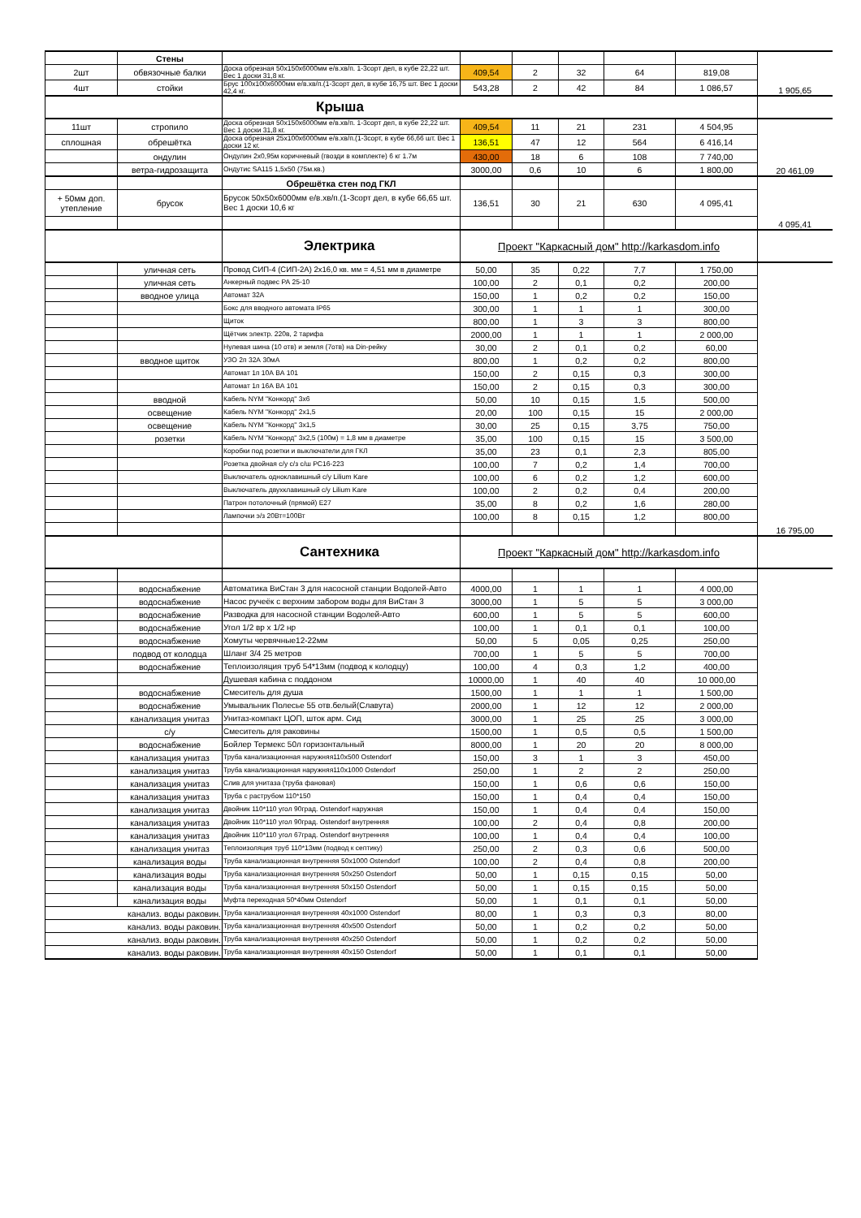| | Стены | | | | | | | |
| 2шт | обвязочные балки | Доска обрезная 50х150х6000мм е/в.хв/п. 1-3сорт дел, в кубе 22,22 шт. Вес 1 доски 31,8 кг. | 409,54 | 2 | 32 | 64 | 819,08 | |
| 4шт | стойки | Брус 100х100х6000мм е/в.хв/п.(1-3сорт дел, в кубе 16,75 шт. Вес 1 доски 42,4 кг. | 543,28 | 2 | 42 | 84 | 1 086,57 | 1 905,65 |
| | | Крыша | | | | | | |
| 11шт | стропило | Доска обрезная 50х150х6000мм е/в.хв/п. 1-3сорт дел, в кубе 22,22 шт. Вес 1 доски 31,8 кг. | 409,54 | 11 | 21 | 231 | 4 504,95 | |
| сплошная | обрешётка | Доска обрезная 25х100х6000мм е/в.хв/п.(1-3сорт, в кубе 66,66 шт. Вес 1 доски 12 кг. | 136,51 | 47 | 12 | 564 | 6 416,14 | |
| | ондулин | Ондулин 2х0,95м коричневый (гвозди в комплекте) 6 кг 1.7м | 430,00 | 18 | 6 | 108 | 7 740,00 | |
| | ветра-гидрозащита | Ондутис SA115 1,5х50 (75м.кв.) | 3000,00 | 0,6 | 10 | 6 | 1 800,00 | 20 461,09 |
| | | Обрешётка стен под ГКЛ | | | | | | |
| + 50мм доп. утепление | брусок | Брусок 50х50х6000мм е/в.хв/п.(1-3сорт дел, в кубе 66,65 шт. Вес 1 доски 10,6 кг | 136,51 | 30 | 21 | 630 | 4 095,41 | |
| | | | | | | | | 4 095,41 |
| | | Электрика | Проект "Каркасный дом" http://karkasdom.info | | | | | |
| | уличная сеть | Провод СИП-4 (СИП-2А) 2х16,0 кв. мм = 4,51 мм в диаметре | 50,00 | 35 | 0,22 | 7,7 | 1 750,00 | |
| | уличная сеть | Анкерный подвес РА 25-10 | 100,00 | 2 | 0,1 | 0,2 | 200,00 | |
| | вводное улица | Автомат 32А | 150,00 | 1 | 0,2 | 0,2 | 150,00 | |
| | | Бокс для вводного автомата IP65 | 300,00 | 1 | 1 | 1 | 300,00 | |
| | | Щиток | 800,00 | 1 | 3 | 3 | 800,00 | |
| | | Щётчик электр. 220в, 2 тарифа | 2000,00 | 1 | 1 | 1 | 2 000,00 | |
| | | Нулевая шина (10 отв) и земля (7отв) на Din-рейку | 30,00 | 2 | 0,1 | 0,2 | 60,00 | |
| | вводное щиток | УЗО 2п 32А 30мА | 800,00 | 1 | 0,2 | 0,2 | 800,00 | |
| | | Автомат 1п 10А ВА 101 | 150,00 | 2 | 0,15 | 0,3 | 300,00 | |
| | | Автомат 1п 16А ВА 101 | 150,00 | 2 | 0,15 | 0,3 | 300,00 | |
| | вводной | Кабель NYM "Конкорд" 3х6 | 50,00 | 10 | 0,15 | 1,5 | 500,00 | |
| | освещение | Кабель NYM "Конкорд" 2х1,5 | 20,00 | 100 | 0,15 | 15 | 2 000,00 | |
| | освещение | Кабель NYM "Конкорд" 3х1,5 | 30,00 | 25 | 0,15 | 3,75 | 750,00 | |
| | розетки | Кабель NYM "Конкорд" 3х2,5 (100м) = 1,8 мм в диаметре | 35,00 | 100 | 0,15 | 15 | 3 500,00 | |
| | | Коробки под розетки и выключатели для ГКЛ | 35,00 | 23 | 0,1 | 2,3 | 805,00 | |
| | | Розетка двойная с/у с/з с/ш РС16-223 | 100,00 | 7 | 0,2 | 1,4 | 700,00 | |
| | | Выключатель одноклавишный с/у Lilium Kare | 100,00 | 6 | 0,2 | 1,2 | 600,00 | |
| | | Выключатель двухклавишный с/у Lilium Kare | 100,00 | 2 | 0,2 | 0,4 | 200,00 | |
| | | Патрон потолочный (прямой) Е27 | 35,00 | 8 | 0,2 | 1,6 | 280,00 | |
| | | Лампочки э/з 20Вт=100Вт | 100,00 | 8 | 0,15 | 1,2 | 800,00 | |
| | | | | | | | | 16 795,00 |
| | | Сантехника | Проект "Каркасный дом" http://karkasdom.info | | | | | |
| | водоснабжение | Автоматика ВиСтан 3 для насосной станции Водолей-Авто | 4000,00 | 1 | 1 | 1 | 4 000,00 | |
| | водоснабжение | Насос ручеёк с верхним забором воды для ВиСтан 3 | 3000,00 | 1 | 5 | 5 | 3 000,00 | |
| | водоснабжение | Разводка для насосной станции Водолей-Авто | 600,00 | 1 | 5 | 5 | 600,00 | |
| | водоснабжение | Угол 1/2 вр х 1/2 нр | 100,00 | 1 | 0,1 | 0,1 | 100,00 | |
| | водоснабжение | Хомуты червячные12-22мм | 50,00 | 5 | 0,05 | 0,25 | 250,00 | |
| | подвод от колодца | Шланг 3/4 25 метров | 700,00 | 1 | 5 | 5 | 700,00 | |
| | водоснабжение | Теплоизоляция труб 54*13мм (подвод к колодцу) | 100,00 | 4 | 0,3 | 1,2 | 400,00 | |
| | | Душевая кабина с поддоном | 10000,00 | 1 | 40 | 40 | 10 000,00 | |
| | водоснабжение | Смеситель для душа | 1500,00 | 1 | 1 | 1 | 1 500,00 | |
| | водоснабжение | Умывальник Полесье 55 отв.белый(Славута) | 2000,00 | 1 | 12 | 12 | 2 000,00 | |
| | канализация унитаз | Унитаз-компакт ЦОП, шток арм. Сид | 3000,00 | 1 | 25 | 25 | 3 000,00 | |
| | с/у | Смеситель для раковины | 1500,00 | 1 | 0,5 | 0,5 | 1 500,00 | |
| | водоснабжение | Бойлер Термекс 50л горизонтальный | 8000,00 | 1 | 20 | 20 | 8 000,00 | |
| | канализация унитаз | Труба канализационная наружняя110х500 Ostendorf | 150,00 | 3 | 1 | 3 | 450,00 | |
| | канализация унитаз | Труба канализационная наружняя110х1000 Ostendorf | 250,00 | 1 | 2 | 2 | 250,00 | |
| | канализация унитаз | Слив для унитаза (труба фановая) | 150,00 | 1 | 0,6 | 0,6 | 150,00 | |
| | канализация унитаз | Труба с раструбом 110*150 | 150,00 | 1 | 0,4 | 0,4 | 150,00 | |
| | канализация унитаз | Двойник 110*110 угол 90град. Ostendorf наружная | 150,00 | 1 | 0,4 | 0,4 | 150,00 | |
| | канализация унитаз | Двойник 110*110 угол 90град. Ostendorf внутренняя | 100,00 | 2 | 0,4 | 0,8 | 200,00 | |
| | канализация унитаз | Двойник 110*110 угол 67град. Ostendorf внутренняя | 100,00 | 1 | 0,4 | 0,4 | 100,00 | |
| | канализация унитаз | Теплоизоляция труб 110*13мм (подвод к септику) | 250,00 | 2 | 0,3 | 0,6 | 500,00 | |
| | канализация воды | Труба канализационная внутренняя 50х1000 Ostendorf | 100,00 | 2 | 0,4 | 0,8 | 200,00 | |
| | канализация воды | Труба канализационная внутренняя 50х250 Ostendorf | 50,00 | 1 | 0,15 | 0,15 | 50,00 | |
| | канализация воды | Труба канализационная внутренняя 50х150 Ostendorf | 50,00 | 1 | 0,15 | 0,15 | 50,00 | |
| | канализация воды | Муфта переходная 50*40мм Ostendorf | 50,00 | 1 | 0,1 | 0,1 | 50,00 | |
| канализ. воды раковин. | | Труба канализационная внутренняя 40х1000 Ostendorf | 80,00 | 1 | 0,3 | 0,3 | 80,00 | |
| канализ. воды раковин. | | Труба канализационная внутренняя 40х500 Ostendorf | 50,00 | 1 | 0,2 | 0,2 | 50,00 | |
| канализ. воды раковин. | | Труба канализационная внутренняя 40х250 Ostendorf | 50,00 | 1 | 0,2 | 0,2 | 50,00 | |
| канализ. воды раковин. | | Труба канализационная внутренняя 40х150 Ostendorf | 50,00 | 1 | 0,1 | 0,1 | 50,00 | |